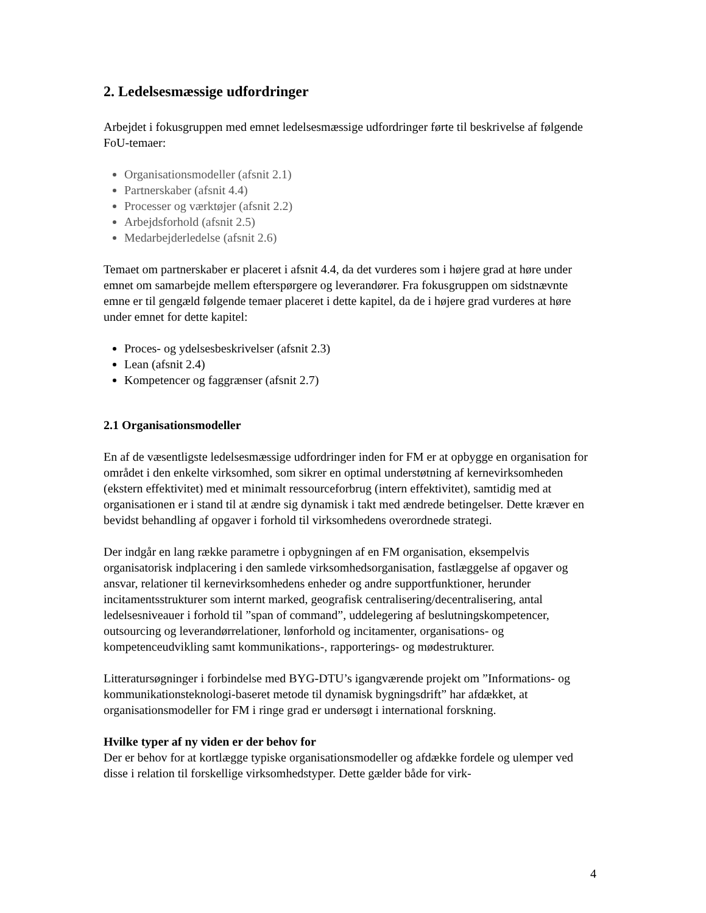2. Ledelsesmæssige udfordringer
Arbejdet i fokusgruppen med emnet ledelsesmæssige udfordringer førte til beskrivelse af følgende FoU-temaer:
Organisationsmodeller (afsnit 2.1)
Partnerskaber (afsnit 4.4)
Processer og værktøjer (afsnit 2.2)
Arbejdsforhold (afsnit 2.5)
Medarbejderledelse (afsnit 2.6)
Temaet om partnerskaber er placeret i afsnit 4.4, da det vurderes som i højere grad at høre under emnet om samarbejde mellem efterspørgere og leverandører. Fra fokusgruppen om sidstnævnte emne er til gengæld følgende temaer placeret i dette kapitel, da de i højere grad vurderes at høre under emnet for dette kapitel:
Proces- og ydelsesbeskrivelser (afsnit 2.3)
Lean (afsnit 2.4)
Kompetencer og faggrænser (afsnit 2.7)
2.1 Organisationsmodeller
En af de væsentligste ledelsesmæssige udfordringer inden for FM er at opbygge en organisation for området i den enkelte virksomhed, som sikrer en optimal understøtning af kernevirksomheden (ekstern effektivitet) med et minimalt ressourceforbrug (intern effektivitet), samtidig med at organisationen er i stand til at ændre sig dynamisk i takt med ændrede betingelser. Dette kræver en bevidst behandling af opgaver i forhold til virksomhedens overordnede strategi.
Der indgår en lang række parametre i opbygningen af en FM organisation, eksempelvis organisatorisk indplacering i den samlede virksomhedsorganisation, fastlæggelse af opgaver og ansvar, relationer til kernevirksomhedens enheder og andre supportfunktioner, herunder incitamentsstrukturer som internt marked, geografisk centralisering/decentralisering, antal ledelsesniveauer i forhold til ”span of command”, uddelegering af beslutningskompetencer, outsourcing og leverandørrelationer, lønforhold og incitamenter, organisations- og kompetenceudvikling samt kommunikations-, rapporterings- og mødestrukturer.
Litteratursøgninger i forbindelse med BYG-DTU’s igangværende projekt om ”Informations- og kommunikationsteknologi-baseret metode til dynamisk bygningsdrift” har afdækket, at organisationsmodeller for FM i ringe grad er undersøgt i international forskning.
Hvilke typer af ny viden er der behov for
Der er behov for at kortlægge typiske organisationsmodeller og afdække fordele og ulemper ved disse i relation til forskellige virksomhedstyper. Dette gælder både for virk-
4